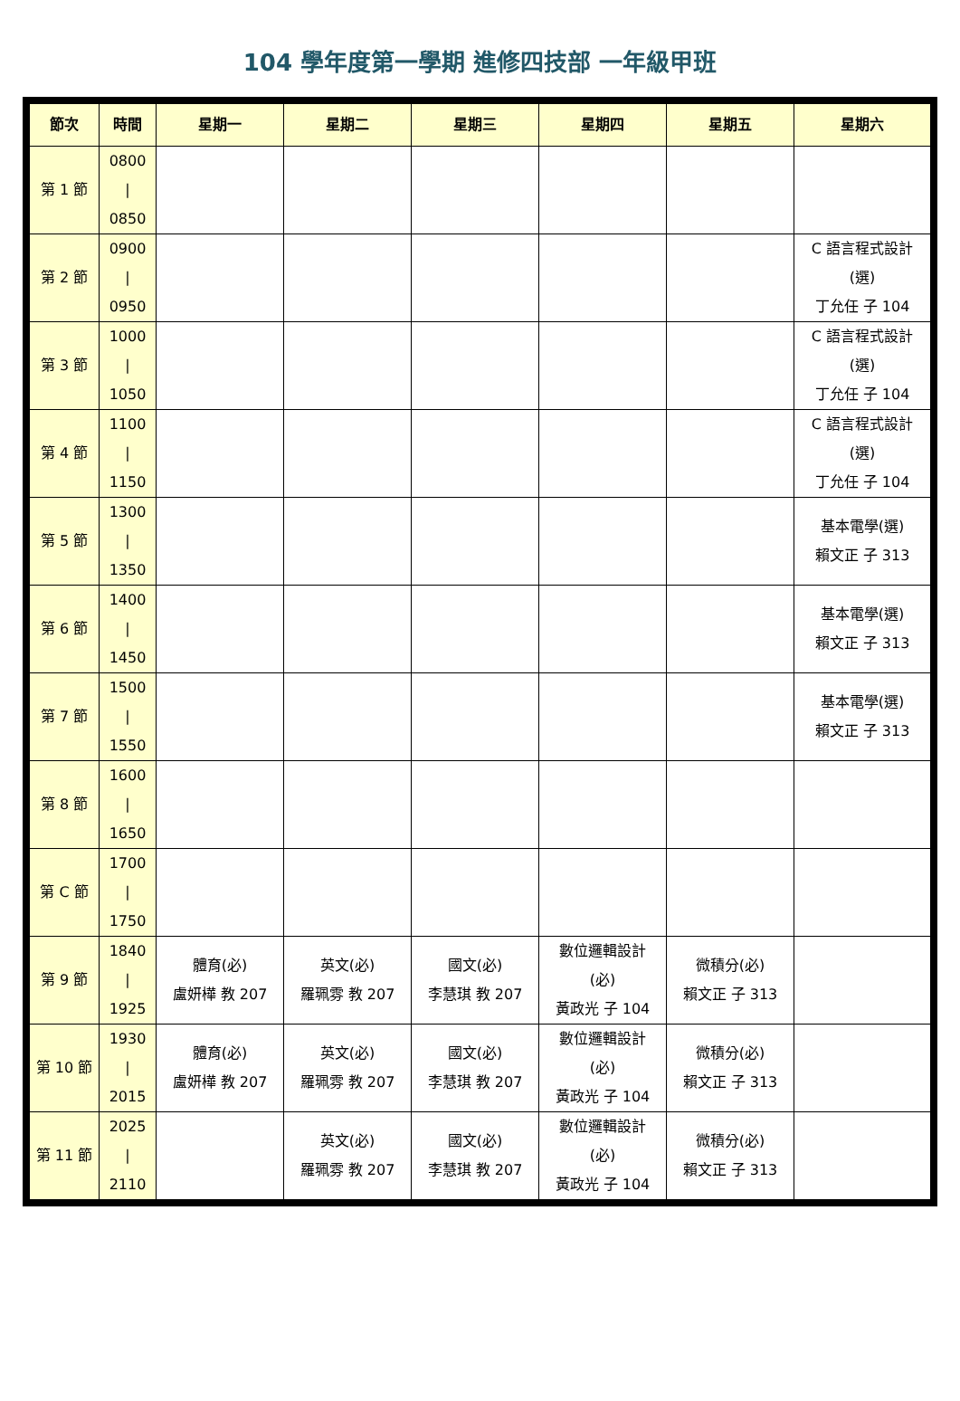104 學年度第一學期 進修四技部 一年級甲班
| 節次 | 時間 | 星期一 | 星期二 | 星期三 | 星期四 | 星期五 | 星期六 |
| --- | --- | --- | --- | --- | --- | --- | --- |
| 第 1 節 | 0800 / 0850 | | | | | | |
| 第 2 節 | 0900 / 0950 | | | | | | C 語言程式設計 (選) 丁允任 子 104 |
| 第 3 節 | 1000 / 1050 | | | | | | C 語言程式設計 (選) 丁允任 子 104 |
| 第 4 節 | 1100 / 1150 | | | | | | C 語言程式設計 (選) 丁允任 子 104 |
| 第 5 節 | 1300 / 1350 | | | | | | 基本電學(選) 賴文正 子 313 |
| 第 6 節 | 1400 / 1450 | | | | | | 基本電學(選) 賴文正 子 313 |
| 第 7 節 | 1500 / 1550 | | | | | | 基本電學(選) 賴文正 子 313 |
| 第 8 節 | 1600 / 1650 | | | | | | |
| 第 C 節 | 1700 / 1750 | | | | | | |
| 第 9 節 | 1840 / 1925 | 體育(必) 盧妍樺 教 207 | 英文(必) 羅珮雰 教 207 | 國文(必) 李慧琪 教 207 | 數位邏輯設計 (必) 黃政光 子 104 | 微積分(必) 賴文正 子 313 | |
| 第 10 節 | 1930 / 2015 | 體育(必) 盧妍樺 教 207 | 英文(必) 羅珮雰 教 207 | 國文(必) 李慧琪 教 207 | 數位邏輯設計 (必) 黃政光 子 104 | 微積分(必) 賴文正 子 313 | |
| 第 11 節 | 2025 / 2110 | | 英文(必) 羅珮雰 教 207 | 國文(必) 李慧琪 教 207 | 數位邏輯設計 (必) 黃政光 子 104 | 微積分(必) 賴文正 子 313 | |